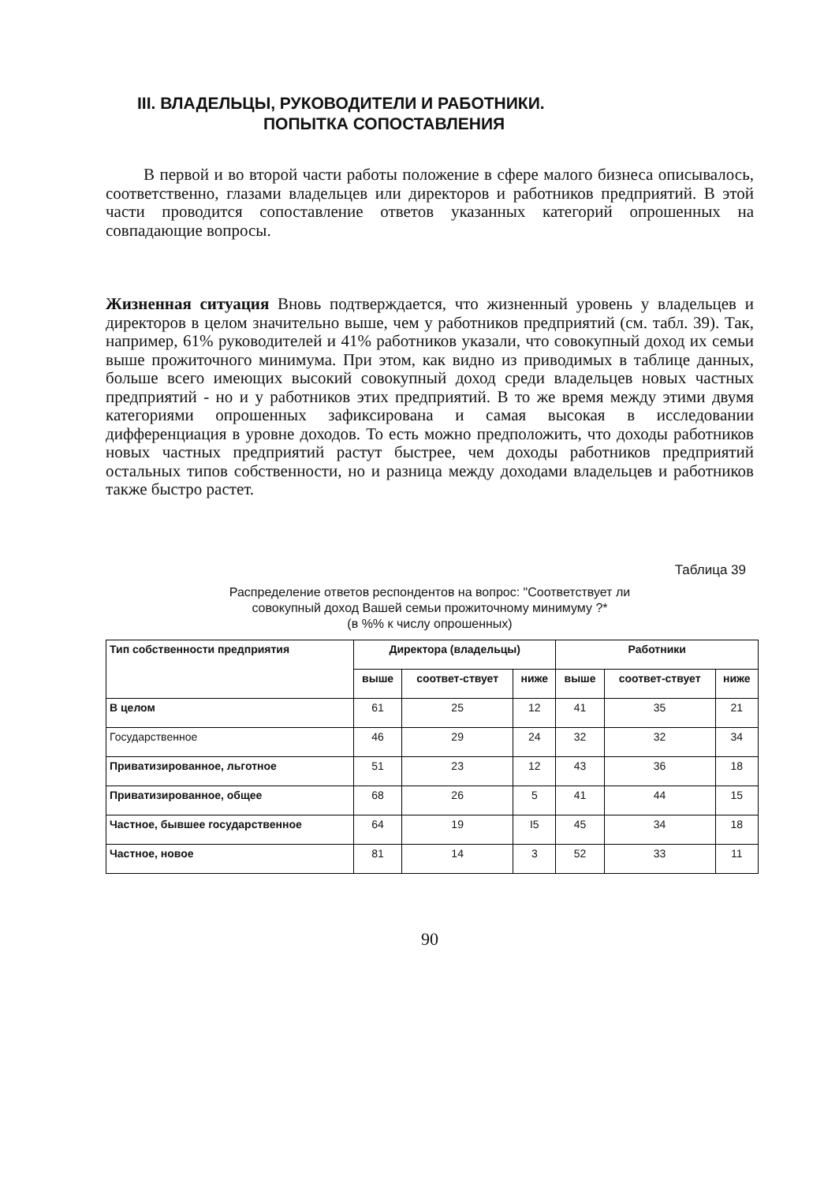III. ВЛАДЕЛЬЦЫ, РУКОВОДИТЕЛИ И РАБОТНИКИ.
ПОПЫТКА СОПОСТАВЛЕНИЯ
В первой и во второй части работы положение в сфере малого бизнеса описывалось, соответственно, глазами владельцев или директоров и работников предприятий. В этой части проводится сопоставление ответов указанных категорий опрошенных на совпадающие вопросы.
Жизненная ситуация Вновь подтверждается, что жизненный уровень у владельцев и директоров в целом значительно выше, чем у работников предприятий (см. табл. 39). Так, например, 61% руководителей и 41% работников указали, что совокупный доход их семьи выше прожиточного минимума. При этом, как видно из приводимых в таблице данных, больше всего имеющих высокий совокупный доход среди владельцев новых частных предприятий - но и у работников этих предприятий. В то же время между этими двумя категориями опрошенных зафиксирована и самая высокая в исследовании дифференциация в уровне доходов. То есть можно предположить, что доходы работников новых частных предприятий растут быстрее, чем доходы работников предприятий остальных типов собственности, но и разница между доходами владельцев и работников также быстро растет.
Таблица 39
Распределение ответов респондентов на вопрос: "Соответствует ли
совокупный доход Вашей семьи прожиточному минимуму ?*
(в %% к числу опрошенных)
| Тип собственности предприятия | Директора (владельцы) | | | Работники | | |
| --- | --- | --- | --- | --- | --- | --- |
| | выше | соответ-ствует | ниже | выше | соответ-ствует | ниже |
| В целом | 61 | 25 | 12 | 41 | 35 | 21 |
| Государственное | 46 | 29 | 24 | 32 | 32 | 34 |
| Приватизированное, льготное | 51 | 23 | 12 | 43 | 36 | 18 |
| Приватизированное, общее | 68 | 26 | 5 | 41 | 44 | 15 |
| Частное, бывшее государственное | 64 | 19 | I5 | 45 | 34 | 18 |
| Частное, новое | 81 | 14 | 3 | 52 | 33 | 11 |
90